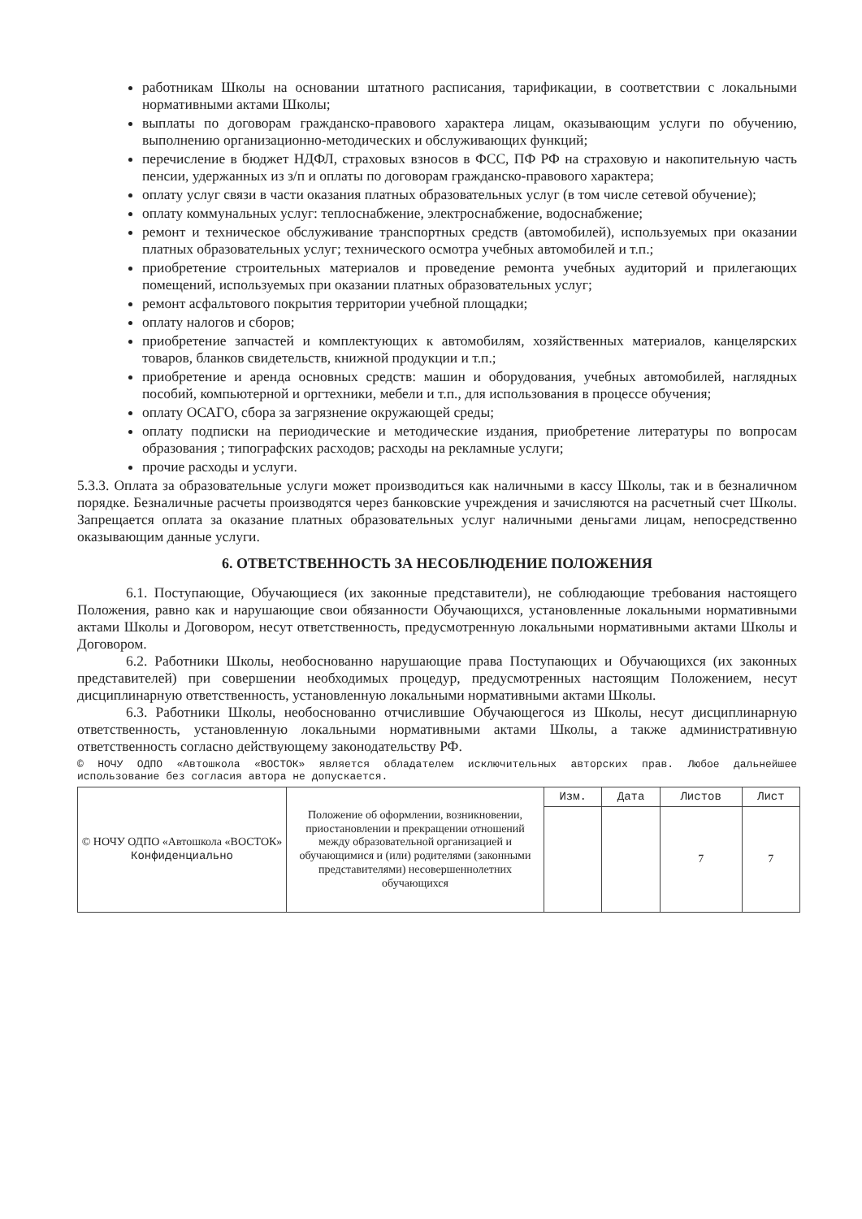работникам Школы на основании штатного расписания, тарификации, в соответствии с локальными нормативными актами Школы;
выплаты по договорам гражданско-правового характера лицам, оказывающим услуги по обучению, выполнению организационно-методических и обслуживающих функций;
перечисление в бюджет НДФЛ, страховых взносов в ФСС, ПФ РФ на страховую и накопительную часть пенсии, удержанных из з/п и оплаты по договорам гражданско-правового характера;
оплату услуг связи в части оказания платных образовательных услуг (в том числе сетевой обучение);
оплату коммунальных услуг: теплоснабжение, электроснабжение, водоснабжение;
ремонт и техническое обслуживание транспортных средств (автомобилей), используемых при оказании платных образовательных услуг; технического осмотра учебных автомобилей и т.п.;
приобретение строительных материалов и проведение ремонта учебных аудиторий и прилегающих помещений, используемых при оказании платных образовательных услуг;
ремонт асфальтового покрытия территории учебной площадки;
оплату налогов и сборов;
приобретение запчастей и комплектующих к автомобилям, хозяйственных материалов, канцелярских товаров, бланков свидетельств, книжной продукции и т.п.;
приобретение и аренда основных средств: машин и оборудования, учебных автомобилей, наглядных пособий, компьютерной и оргтехники, мебели и т.п., для использования в процессе обучения;
оплату ОСАГО, сбора за загрязнение окружающей среды;
оплату подписки на периодические и методические издания, приобретение литературы по вопросам образования ; типографских расходов; расходы на рекламные услуги;
прочие расходы и услуги.
5.3.3. Оплата за образовательные услуги может производиться как наличными в кассу Школы, так и в безналичном порядке. Безналичные расчеты производятся через банковские учреждения и зачисляются на расчетный счет Школы. Запрещается оплата за оказание платных образовательных услуг наличными деньгами лицам, непосредственно оказывающим данные услуги.
6. ОТВЕТСТВЕННОСТЬ ЗА НЕСОБЛЮДЕНИЕ ПОЛОЖЕНИЯ
6.1. Поступающие, Обучающиеся (их законные представители), не соблюдающие требования настоящего Положения, равно как и нарушающие свои обязанности Обучающихся, установленные локальными нормативными актами Школы и Договором, несут ответственность, предусмотренную локальными нормативными актами Школы и Договором.
6.2. Работники Школы, необоснованно нарушающие права Поступающих и Обучающихся (их законных представителей) при совершении необходимых процедур, предусмотренных настоящим Положением, несут дисциплинарную ответственность, установленную локальными нормативными актами Школы.
6.3. Работники Школы, необоснованно отчислившие Обучающегося из Школы, несут дисциплинарную ответственность, установленную локальными нормативными актами Школы, а также административную ответственность согласно действующему законодательству РФ.
© НОЧУ ОДПО «Автошкола «ВОСТОК» является обладателем исключительных авторских прав. Любое дальнейшее использование без согласия автора не допускается.
| © НОЧУ ОДПО «Автошкола «ВОСТОК» Конфиденциально | Положение об оформлении, возникновении, приостановлении и прекращении отношений между образовательной организацией и обучающимися и (или) родителями (законными представителями) несовершеннолетних обучающихся | Изм. | Дата | Листов | Лист |
| | | | | 7 | 7 |